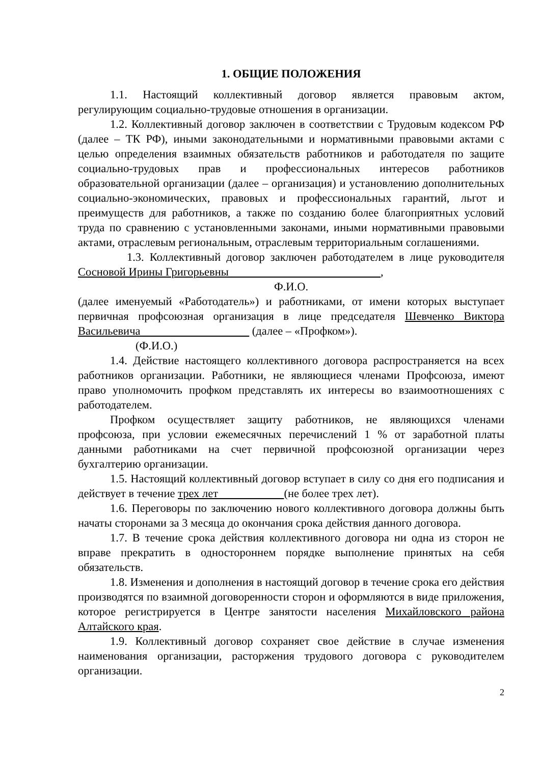1. ОБЩИЕ ПОЛОЖЕНИЯ
1.1. Настоящий коллективный договор является правовым актом, регулирующим социально-трудовые отношения в организации.
1.2. Коллективный договор заключен в соответствии с Трудовым кодексом РФ (далее – ТК РФ), иными законодательными и нормативными правовыми актами с целью определения взаимных обязательств работников и работодателя по защите социально-трудовых прав и профессиональных интересов работников образовательной организации (далее – организация) и установлению дополнительных социально-экономических, правовых и профессиональных гарантий, льгот и преимуществ для работников, а также по созданию более благоприятных условий труда по сравнению с установленными законами, иными нормативными правовыми актами, отраслевым региональным, отраслевым территориальным соглашениями.
1.3. Коллективный договор заключен работодателем в лице руководителя Сосновой Ирины Григорьевны ,
Ф.И.О.
(далее именуемый «Работодатель») и работниками, от имени которых выступает первичная профсоюзная организация в лице председателя Шевченко Виктора Васильевича (далее – «Профком»).
(Ф.И.О.)
1.4. Действие настоящего коллективного договора распространяется на всех работников организации. Работники, не являющиеся членами Профсоюза, имеют право уполномочить профком представлять их интересы во взаимоотношениях с работодателем.
Профком осуществляет защиту работников, не являющихся членами профсоюза, при условии ежемесячных перечислений 1 % от заработной платы данными работниками на счет первичной профсоюзной организации через бухгалтерию организации.
1.5. Настоящий коллективный договор вступает в силу со дня его подписания и действует в течение трех лет (не более трех лет).
1.6. Переговоры по заключению нового коллективного договора должны быть начаты сторонами за 3 месяца до окончания срока действия данного договора.
1.7. В течение срока действия коллективного договора ни одна из сторон не вправе прекратить в одностороннем порядке выполнение принятых на себя обязательств.
1.8. Изменения и дополнения в настоящий договор в течение срока его действия производятся по взаимной договоренности сторон и оформляются в виде приложения, которое регистрируется в Центре занятости населения Михайловского района Алтайского края.
1.9. Коллективный договор сохраняет свое действие в случае изменения наименования организации, расторжения трудового договора с руководителем организации.
2